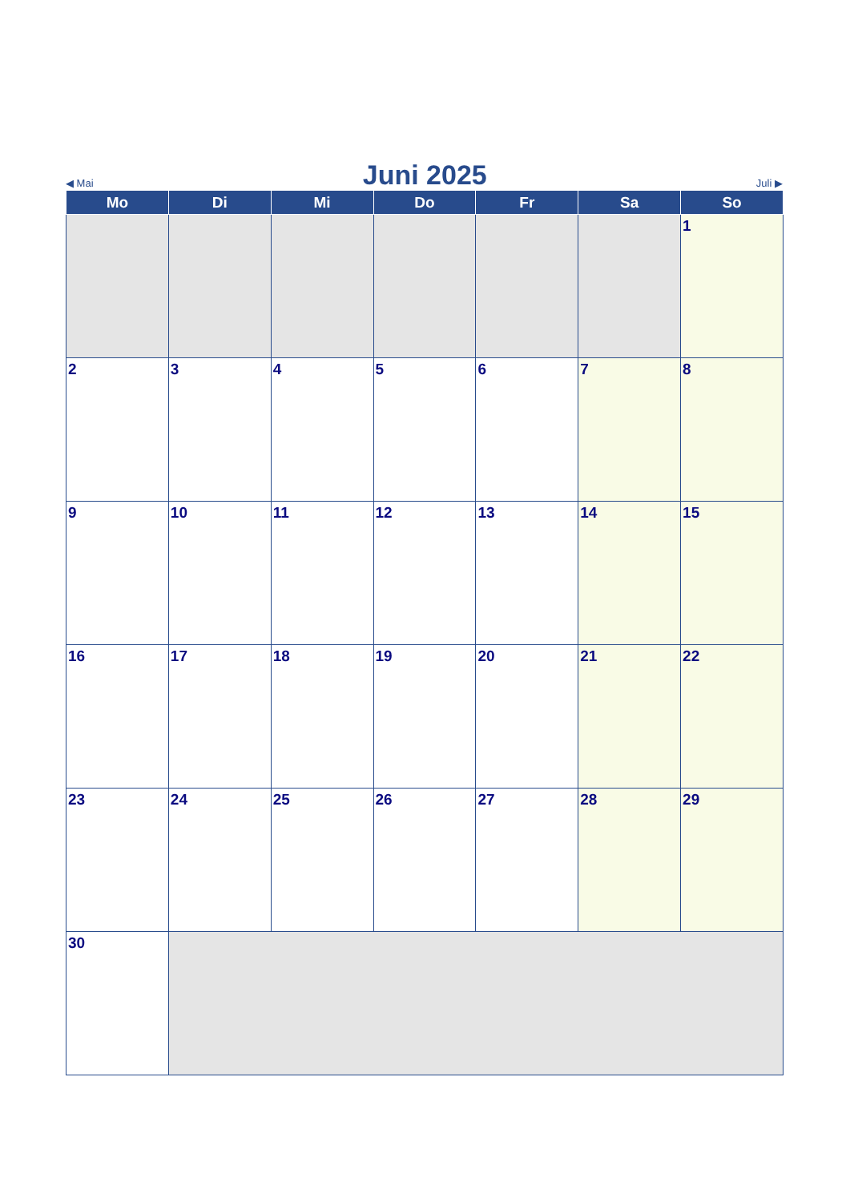◀ Mai Juni 2025 Juli ▶
| Mo | Di | Mi | Do | Fr | Sa | So |
| --- | --- | --- | --- | --- | --- | --- |
| | | | | | | 1 |
| 2 | 3 | 4 | 5 | 6 | 7 | 8 |
| 9 | 10 | 11 | 12 | 13 | 14 | 15 |
| 16 | 17 | 18 | 19 | 20 | 21 | 22 |
| 23 | 24 | 25 | 26 | 27 | 28 | 29 |
| 30 | | | | | | |